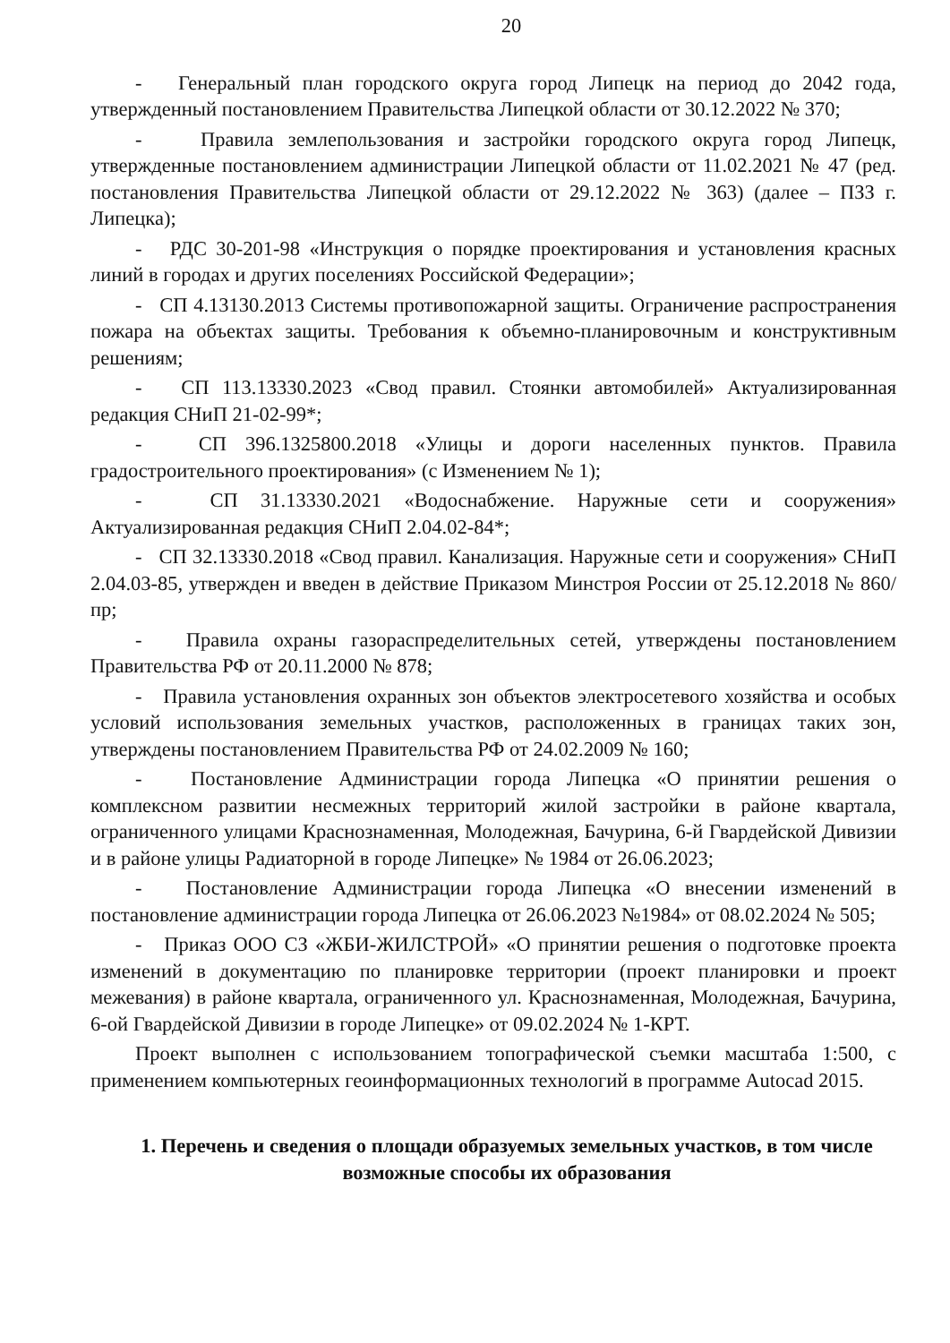20
- Генеральный план городского округа город Липецк на период до 2042 года, утвержденный постановлением Правительства Липецкой области от 30.12.2022 № 370;
- Правила землепользования и застройки городского округа город Липецк, утвержденные постановлением администрации Липецкой области от 11.02.2021 № 47 (ред. постановления Правительства Липецкой области от 29.12.2022 № 363) (далее – ПЗЗ г. Липецка);
- РДС 30-201-98 «Инструкция о порядке проектирования и установления красных линий в городах и других поселениях Российской Федерации»;
- СП 4.13130.2013 Системы противопожарной защиты. Ограничение распространения пожара на объектах защиты. Требования к объемно-планировочным и конструктивным решениям;
- СП 113.13330.2023 «Свод правил. Стоянки автомобилей» Актуализированная редакция СНиП 21-02-99*;
- СП 396.1325800.2018 «Улицы и дороги населенных пунктов. Правила градостроительного проектирования» (с Изменением № 1);
- СП 31.13330.2021 «Водоснабжение. Наружные сети и сооружения» Актуализированная редакция СНиП 2.04.02-84*;
- СП 32.13330.2018 «Свод правил. Канализация. Наружные сети и сооружения» СНиП 2.04.03-85, утвержден и введен в действие Приказом Минстроя России от 25.12.2018 № 860/пр;
- Правила охраны газораспределительных сетей, утверждены постановлением Правительства РФ от 20.11.2000 № 878;
- Правила установления охранных зон объектов электросетевого хозяйства и особых условий использования земельных участков, расположенных в границах таких зон, утверждены постановлением Правительства РФ от 24.02.2009 № 160;
- Постановление Администрации города Липецка «О принятии решения о комплексном развитии несмежных территорий жилой застройки в районе квартала, ограниченного улицами Краснознаменная, Молодежная, Бачурина, 6-й Гвардейской Дивизии и в районе улицы Радиаторной в городе Липецке» № 1984 от 26.06.2023;
- Постановление Администрации города Липецка «О внесении изменений в постановление администрации города Липецка от 26.06.2023 №1984» от 08.02.2024 № 505;
- Приказ ООО СЗ «ЖБИ-ЖИЛСТРОЙ» «О принятии решения о подготовке проекта изменений в документацию по планировке территории (проект планировки и проект межевания) в районе квартала, ограниченного ул. Краснознаменная, Молодежная, Бачурина, 6-ой Гвардейской Дивизии в городе Липецке» от 09.02.2024 № 1-КРТ.
Проект выполнен с использованием топографической съемки масштаба 1:500, с применением компьютерных геоинформационных технологий в программе Autocad 2015.
1. Перечень и сведения о площади образуемых земельных участков, в том числе возможные способы их образования